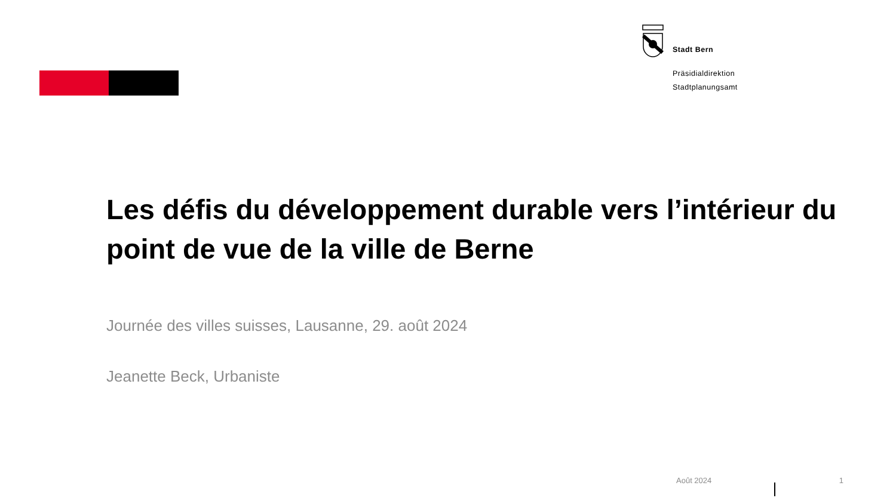Stadt Bern
Präsidialdirektion
Stadtplanungsamt
Les défis du développement durable vers l’intérieur du point de vue de la ville de Berne
Journée des villes suisses, Lausanne, 29. août 2024
Jeanette Beck, Urbaniste
Août 2024 1